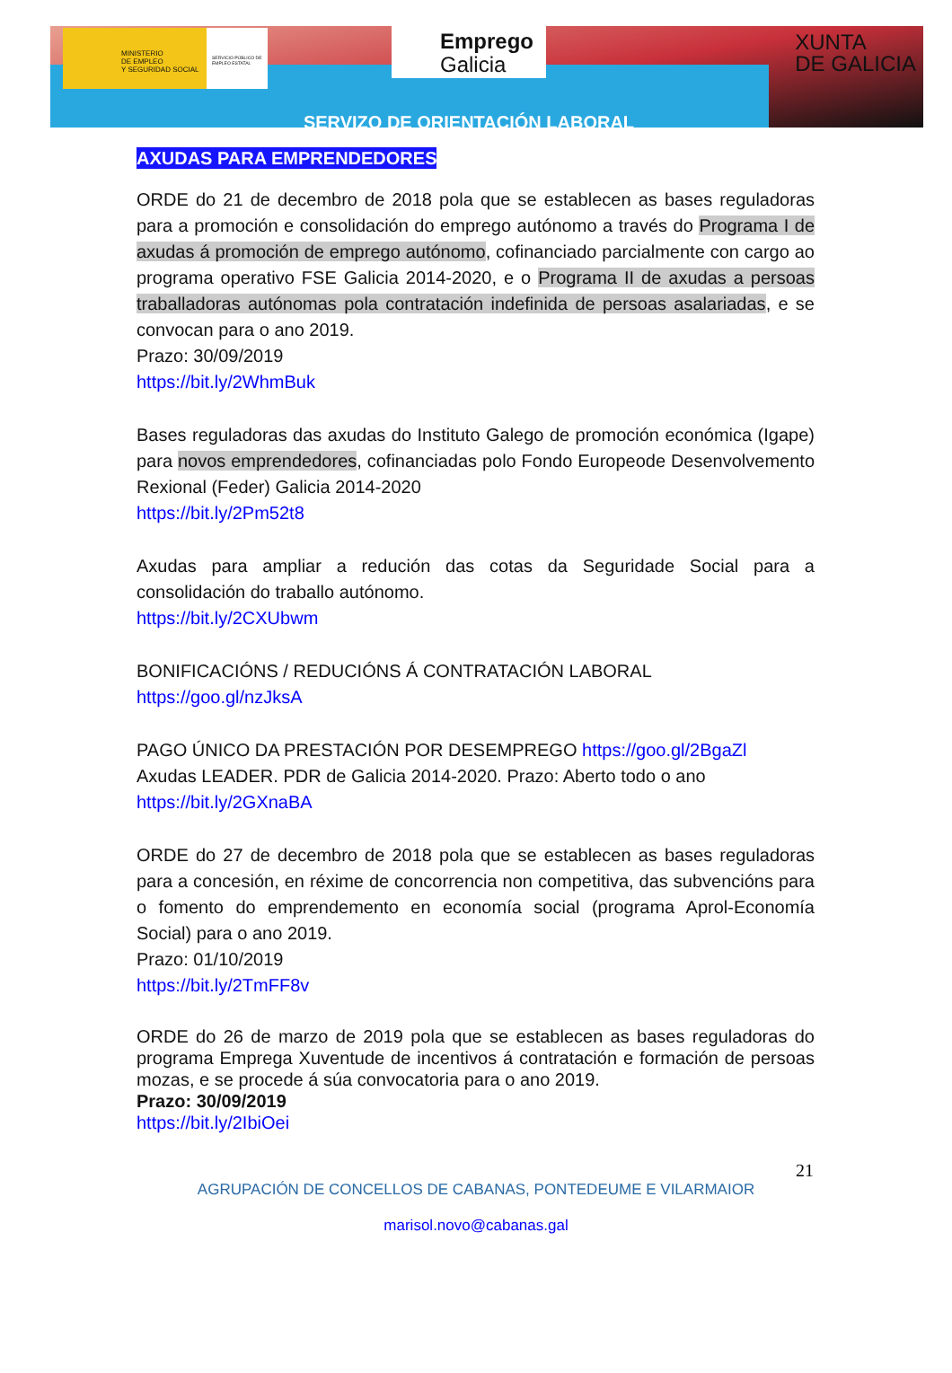MINISTERIO
DE EMPLEO
Y SEGURIDAD SOCIAL
SERVICIO PÚBLICO DE EMPLEO ESTATAL
Emprego
Galicia
XUNTA
DE GALICIA
SERVIZO DE ORIENTACIÓN LABORAL
AXUDAS PARA EMPRENDEDORES
ORDE do 21 de decembro de 2018 pola que se establecen as bases reguladoras para a promoción e consolidación do emprego autónomo a través do Programa I de axudas á promoción de emprego autónomo, cofinanciado parcialmente con cargo ao programa operativo FSE Galicia 2014-2020, e o Programa II de axudas a persoas traballadoras autónomas pola contratación indefinida de persoas asalariadas, e se convocan para o ano 2019.
Prazo: 30/09/2019
https://bit.ly/2WhmBuk
Bases reguladoras das axudas do Instituto Galego de promoción económica (Igape) para novos emprendedores, cofinanciadas polo Fondo Europeode Desenvolvemento Rexional (Feder) Galicia 2014-2020
https://bit.ly/2Pm52t8
Axudas para ampliar a redución das cotas da Seguridade Social para a consolidación do traballo autónomo.
https://bit.ly/2CXUbwm
BONIFICACIÓNS / REDUCIÓNS Á CONTRATACIÓN LABORAL
https://goo.gl/nzJksA
PAGO ÚNICO DA PRESTACIÓN POR DESEMPREGO https://goo.gl/2BgaZl
Axudas LEADER. PDR de Galicia 2014-2020. Prazo: Aberto todo o ano
https://bit.ly/2GXnaBA
ORDE do 27 de decembro de 2018 pola que se establecen as bases reguladoras para a concesión, en réxime de concorrencia non competitiva, das subvencións para o fomento do emprendemento en economía social (programa Aprol-Economía Social) para o ano 2019.
Prazo: 01/10/2019
https://bit.ly/2TmFF8v
ORDE do 26 de marzo de 2019 pola que se establecen as bases reguladoras do programa Emprega Xuventude de incentivos á contratación e formación de persoas mozas, e se procede á súa convocatoria para o ano 2019.
Prazo: 30/09/2019
https://bit.ly/2IbiOei
21
AGRUPACIÓN DE CONCELLOS DE CABANAS, PONTEDEUME E VILARMAIOR
marisol.novo@cabanas.gal